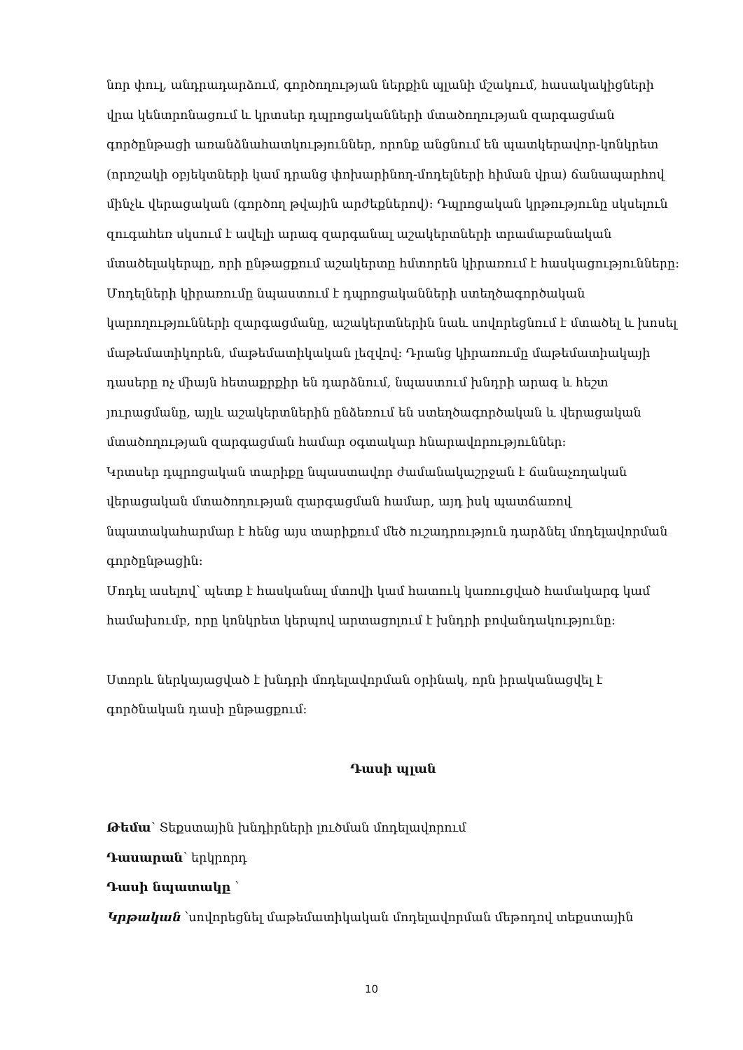նոր փուլ, անդրադարձում, գործողության ներքին պլանի մշակում, հասակակիցների վրա կենտրոնացում և կրտսեր դպրոցականների մտածողության զարգացման գործընթացի առանձնահատկություններ, որոնք անցնում են պատկերավոր-կոնկրետ (որոշակի օբյեկտների կամ դրանց փոխարինող-մոդելների հիման վրա) ճանապարհով մինչև վերացական (գործող թվային արժեքներով): Դպրոցական կրթությունը սկսելուն զուգահեռ սկսում է ավելի արագ զարգանալ աշակերտների տրամաբանական մտածելակերպը, որի ընթացքում աշակերտը հմտորեն կիրառում է հասկացությունները:
Մոդելների կիրառումը նպաստում է դպրոցականների ստեղծագործական կարողությունների զարգացմանը, աշակերտներին նաև սովորեցնում է մտածել և խոսել մաթեմատիկորեն, մաթեմատիկական լեզվով: Դրանց կիրառումը մաթեմատիակայի դասերը ոչ միայն հետաքրքիր են դարձնում, նպաստում խնդրի արագ և հեշտ յուրացմանը, այլև աշակերտներին ընձեռում են ստեղծագործական և վերացական մտածողության զարգացման համար օգտակար հնարավորություններ:
Կրտսեր դպրոցական տարիքը նպաստավոր ժամանակաշրջան է ճանաչողական վերացական մտածողության զարգացման համար, այդ իսկ պատճառով նպատակահարմար է հենց այս տարիքում մեծ ուշադրություն դարձնել մոդելավորման գործընթացին:
Մոդել ասելով՝ պետք է հասկանալ մտովի կամ հատուկ կառուցված համակարգ կամ համախումբ, որը կոնկրետ կերպով արտացոլում է խնդրի բովանդակությունը:
Ստորև ներկայացված է խնդրի մոդելավորման օրինակ, որն իրականացվել է գործնական դասի ընթացքում:
Դասի պլան
Թեմա՝ Տեքստային խնդիրների լուծման մոդելավորում
Դասարան՝ երկրորդ
Դասի նպատակը ՝
Կրթական ՝սովորեցնել մաթեմատիկական մոդելավորման մեթոդով տեքստային
10